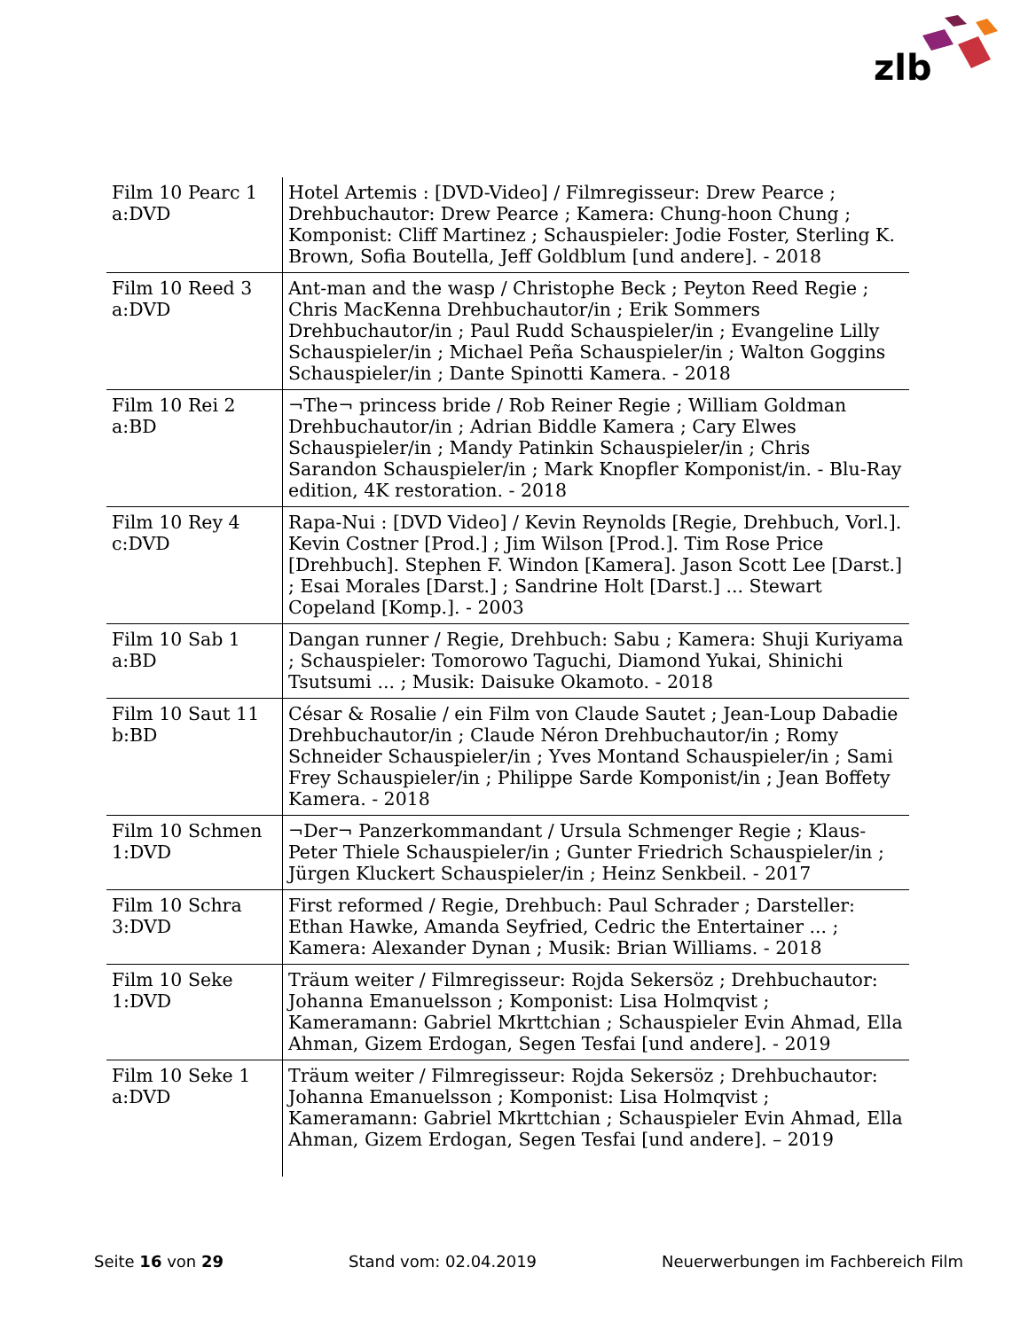zlb
| Film 10 Pearc 1 a:DVD | Hotel Artemis : [DVD-Video] / Filmregisseur: Drew Pearce ; Drehbuchautor: Drew Pearce ; Kamera: Chung-hoon Chung ; Komponist: Cliff Martinez ; Schauspieler: Jodie Foster, Sterling K. Brown, Sofia Boutella, Jeff Goldblum [und andere]. - 2018 |
| Film 10 Reed 3 a:DVD | Ant-man and the wasp / Christophe Beck ; Peyton Reed Regie ; Chris MacKenna Drehbuchautor/in ; Erik Sommers Drehbuchautor/in ; Paul Rudd Schauspieler/in ; Evangeline Lilly Schauspieler/in ; Michael Peña Schauspieler/in ; Walton Goggins Schauspieler/in ; Dante Spinotti Kamera. - 2018 |
| Film 10 Rei 2 a:BD | ¬The¬ princess bride / Rob Reiner Regie ; William Goldman Drehbuchautor/in ; Adrian Biddle Kamera ; Cary Elwes Schauspieler/in ; Mandy Patinkin Schauspieler/in ; Chris Sarandon Schauspieler/in ; Mark Knopfler Komponist/in. - Blu-Ray edition, 4K restoration. - 2018 |
| Film 10 Rey 4 c:DVD | Rapa-Nui : [DVD Video] / Kevin Reynolds [Regie, Drehbuch, Vorl.]. Kevin Costner [Prod.] ; Jim Wilson [Prod.]. Tim Rose Price [Drehbuch]. Stephen F. Windon [Kamera]. Jason Scott Lee [Darst.] ; Esai Morales [Darst.] ; Sandrine Holt [Darst.] ... Stewart Copeland [Komp.]. - 2003 |
| Film 10 Sab 1 a:BD | Dangan runner / Regie, Drehbuch: Sabu ; Kamera: Shuji Kuriyama ; Schauspieler: Tomorowo Taguchi, Diamond Yukai, Shinichi Tsutsumi ... ; Musik: Daisuke Okamoto. - 2018 |
| Film 10 Saut 11 b:BD | César & Rosalie / ein Film von Claude Sautet ; Jean-Loup Dabadie Drehbuchautor/in ; Claude Néron Drehbuchautor/in ; Romy Schneider Schauspieler/in ; Yves Montand Schauspieler/in ; Sami Frey Schauspieler/in ; Philippe Sarde Komponist/in ; Jean Boffety Kamera. - 2018 |
| Film 10 Schmen 1:DVD | ¬Der¬ Panzerkommandant / Ursula Schmenger Regie ; Klaus-Peter Thiele Schauspieler/in ; Gunter Friedrich Schauspieler/in ; Jürgen Kluckert Schauspieler/in ; Heinz Senkbeil. - 2017 |
| Film 10 Schra 3:DVD | First reformed / Regie, Drehbuch: Paul Schrader ; Darsteller: Ethan Hawke, Amanda Seyfried, Cedric the Entertainer ... ; Kamera: Alexander Dynan ; Musik: Brian Williams. - 2018 |
| Film 10 Seke 1:DVD | Träum weiter / Filmregisseur: Rojda Sekersöz ; Drehbuchautor: Johanna Emanuelsson ; Komponist: Lisa Holmqvist ; Kameramann: Gabriel Mkrttchian ; Schauspieler Evin Ahmad, Ella Ahman, Gizem Erdogan, Segen Tesfai [und andere]. - 2019 |
| Film 10 Seke 1 a:DVD | Träum weiter / Filmregisseur: Rojda Sekersöz ; Drehbuchautor: Johanna Emanuelsson ; Komponist: Lisa Holmqvist ; Kameramann: Gabriel Mkrttchian ; Schauspieler Evin Ahmad, Ella Ahman, Gizem Erdogan, Segen Tesfai [und andere]. – 2019 |
Seite 16 von 29 Stand vom: 02.04.2019 Neuerwerbungen im Fachbereich Film